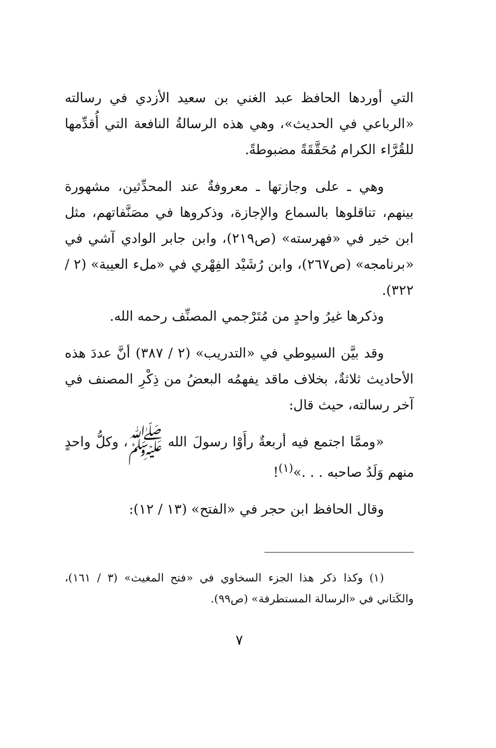التي أوردها الحافظ عبد الغني بن سعيد الأزدي في رسالته «الرباعي في الحديث»، وهي هذه الرسالةُ النافعة التي أُقدِّمها للقُرَّاء الكرام مُحَقَّقَةً مضبوطةً.
وهي ـ على وجازتها ـ معروفةٌ عند المحدِّثين، مشهورة بينهم، تناقلوها بالسماع والإجازة، وذكروها في مصَنَّفاتهم، مثل ابن خير في «فهرسته» (ص٢١٩)، وابن جابر الوادي آشي في «برنامجه» (ص٢٦٧)، وابن رُشَيْد الفِهْري في «ملء العيبة» (٢ / ٣٢٢).
وذكرها غيرُ واحدٍ من مُتَرْجمي المصنِّف رحمه الله.
وقد بيَّن السيوطي في «التدريب» (٢ / ٣٨٧) أنَّ عددَ هذه الأحاديث ثلاثةٌ، بخلاف ماقد يفهمُه البعضُ من ذِكْرِ المصنف في آخر رسالته، حيث قال:
«وممَّا اجتمع فيه أربعةٌ رأَوْا رسولَ الله ﷺ، وكلُّ واحدٍ منهم وَلَدُ صاحبه . . .»<sup>(١)</sup>!
وقال الحافظ ابن حجر في «الفتح» (١٣ / ١٢):
(١) وكذا ذكر هذا الجزء السخاوي في «فتح المغيث» (٣ / ١٦١)، والكَتاني في «الرسالة المستطرفة» (ص٩٩).
٧